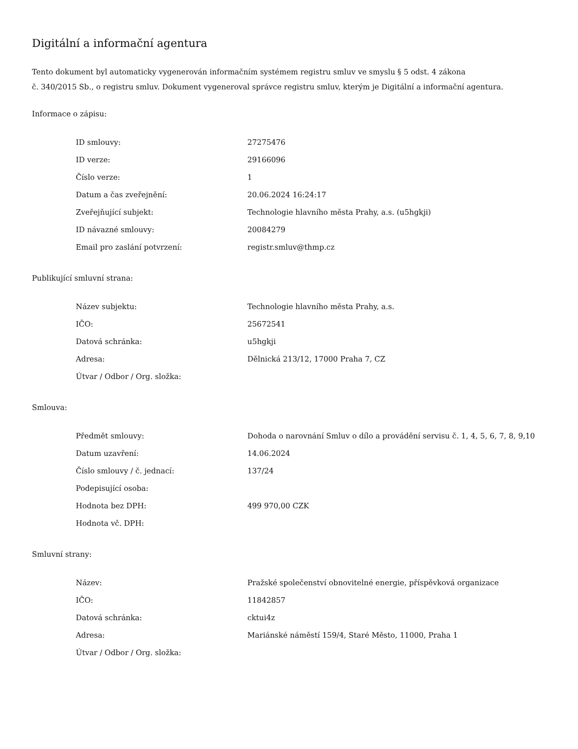Digitální a informační agentura
Tento dokument byl automaticky vygenerován informačním systémem registru smluv ve smyslu § 5 odst. 4 zákona
č. 340/2015 Sb., o registru smluv. Dokument vygeneroval správce registru smluv, kterým je Digitální a informační agentura.
Informace o zápisu:
| ID smlouvy: | 27275476 |
| ID verze: | 29166096 |
| Číslo verze: | 1 |
| Datum a čas zveřejnění: | 20.06.2024 16:24:17 |
| Zveřejňující subjekt: | Technologie hlavního města Prahy, a.s. (u5hgkji) |
| ID návazné smlouvy: | 20084279 |
| Email pro zaslání potvrzení: | registr.smluv@thmp.cz |
Publikující smluvní strana:
| Název subjektu: | Technologie hlavního města Prahy, a.s. |
| IČO: | 25672541 |
| Datová schránka: | u5hgkji |
| Adresa: | Dělnická 213/12, 17000 Praha 7, CZ |
| Útvar / Odbor / Org. složka: | |
Smlouva:
| Předmět smlouvy: | Dohoda o narovnání Smluv o dílo a provádění servisu č. 1, 4, 5, 6, 7, 8, 9,10 |
| Datum uzavření: | 14.06.2024 |
| Číslo smlouvy / č. jednací: | 137/24 |
| Podepisující osoba: | |
| Hodnota bez DPH: | 499 970,00 CZK |
| Hodnota vč. DPH: | |
Smluvní strany:
| Název: | Pražské společenství obnovitelné energie, příspěvková organizace |
| IČO: | 11842857 |
| Datová schránka: | cktui4z |
| Adresa: | Mariánské náměstí 159/4, Staré Město, 11000, Praha 1 |
| Útvar / Odbor / Org. složka: | |